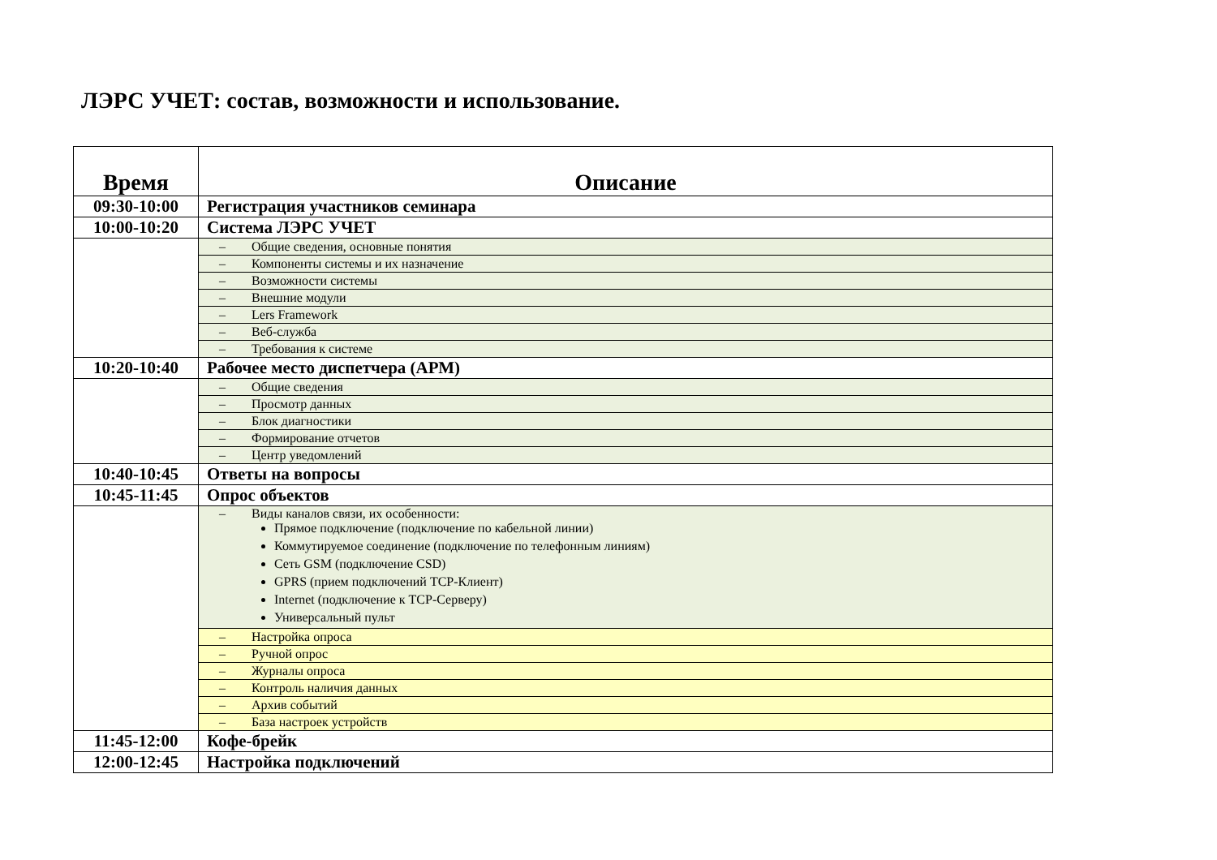ЛЭРС УЧЕТ: состав, возможности и использование.
| Время | Описание |
| --- | --- |
| 09:30-10:00 | Регистрация участников семинара |
| 10:00-10:20 | Система ЛЭРС УЧЕТ |
| | – Общие сведения, основные понятия |
| | – Компоненты системы и их назначение |
| | – Возможности системы |
| | – Внешние модули |
| | – Lers Framework |
| | – Веб-служба |
| | – Требования к системе |
| 10:20-10:40 | Рабочее место диспетчера (АРМ) |
| | – Общие сведения |
| | – Просмотр данных |
| | – Блок диагностики |
| | – Формирование отчетов |
| | – Центр уведомлений |
| 10:40-10:45 | Ответы на вопросы |
| 10:45-11:45 | Опрос объектов |
| | – Виды каналов связи, их особенности: Прямое подключение (подключение по кабельной линии) Коммутируемое соединение (подключение по телефонным линиям) Сеть GSM (подключение CSD) GPRS (прием подключений TCP-Клиент) Internet (подключение к TCP-Серверу) Универсальный пульт |
| | – Настройка опроса |
| | – Ручной опрос |
| | – Журналы опроса |
| | – Контроль наличия данных |
| | – Архив событий |
| | – База настроек устройств |
| 11:45-12:00 | Кофе-брейк |
| 12:00-12:45 | Настройка подключений |